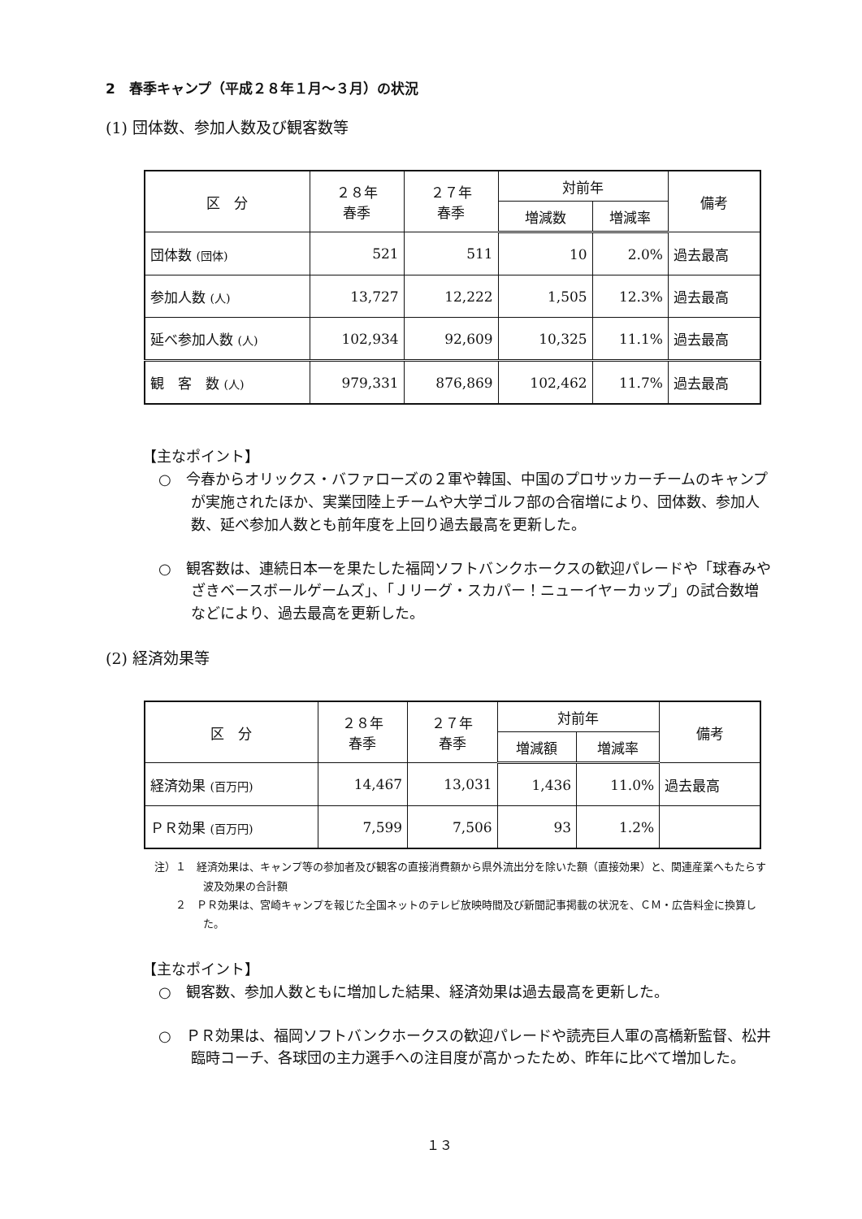2　春季キャンプ（平成２８年１月～３月）の状況
(1) 団体数、参加人数及び観客数等
| 区 分 | ２８年 春季 | ２７年 春季 | 対前年 | | 備考 |
| --- | --- | --- | --- | --- | --- |
| | | | 増減数 | 増減率 | |
| 団体数 (団体) | 521 | 511 | 10 | 2.0% | 過去最高 |
| 参加人数 (人) | 13,727 | 12,222 | 1,505 | 12.3% | 過去最高 |
| 延べ参加人数 (人) | 102,934 | 92,609 | 10,325 | 11.1% | 過去最高 |
| 観 客 数 (人) | 979,331 | 876,869 | 102,462 | 11.7% | 過去最高 |
【主なポイント】
○　今春からオリックス・バファローズの２軍や韓国、中国のプロサッカーチームのキャンプが実施されたほか、実業団陸上チームや大学ゴルフ部の合宿増により、団体数、参加人数、延べ参加人数とも前年度を上回り過去最高を更新した。
○　観客数は、連続日本一を果たした福岡ソフトバンクホークスの歓迎パレードや「球春みやざきベースボールゲームズ」、「Ｊリーグ・スカパー！ニューイヤーカップ」の試合数増などにより、過去最高を更新した。
(2) 経済効果等
| 区 分 | ２８年 春季 | ２７年 春季 | 対前年 | | 備考 |
| --- | --- | --- | --- | --- | --- |
| | | | 増減額 | 増減率 | |
| 経済効果 (百万円) | 14,467 | 13,031 | 1,436 | 11.0% | 過去最高 |
| ＰＲ効果 (百万円) | 7,599 | 7,506 | 93 | 1.2% | |
注）１　経済効果は、キャンプ等の参加者及び観客の直接消費額から県外流出分を除いた額（直接効果）と、関連産業へもたらす波及効果の合計額
　　２　ＰＲ効果は、宮崎キャンプを報じた全国ネットのテレビ放映時間及び新聞記事掲載の状況を、ＣＭ・広告料金に換算した。
【主なポイント】
○　観客数、参加人数ともに増加した結果、経済効果は過去最高を更新した。
○　ＰＲ効果は、福岡ソフトバンクホークスの歓迎パレードや読売巨人軍の高橋新監督、松井臨時コーチ、各球団の主力選手への注目度が高かったため、昨年に比べて増加した。
１３